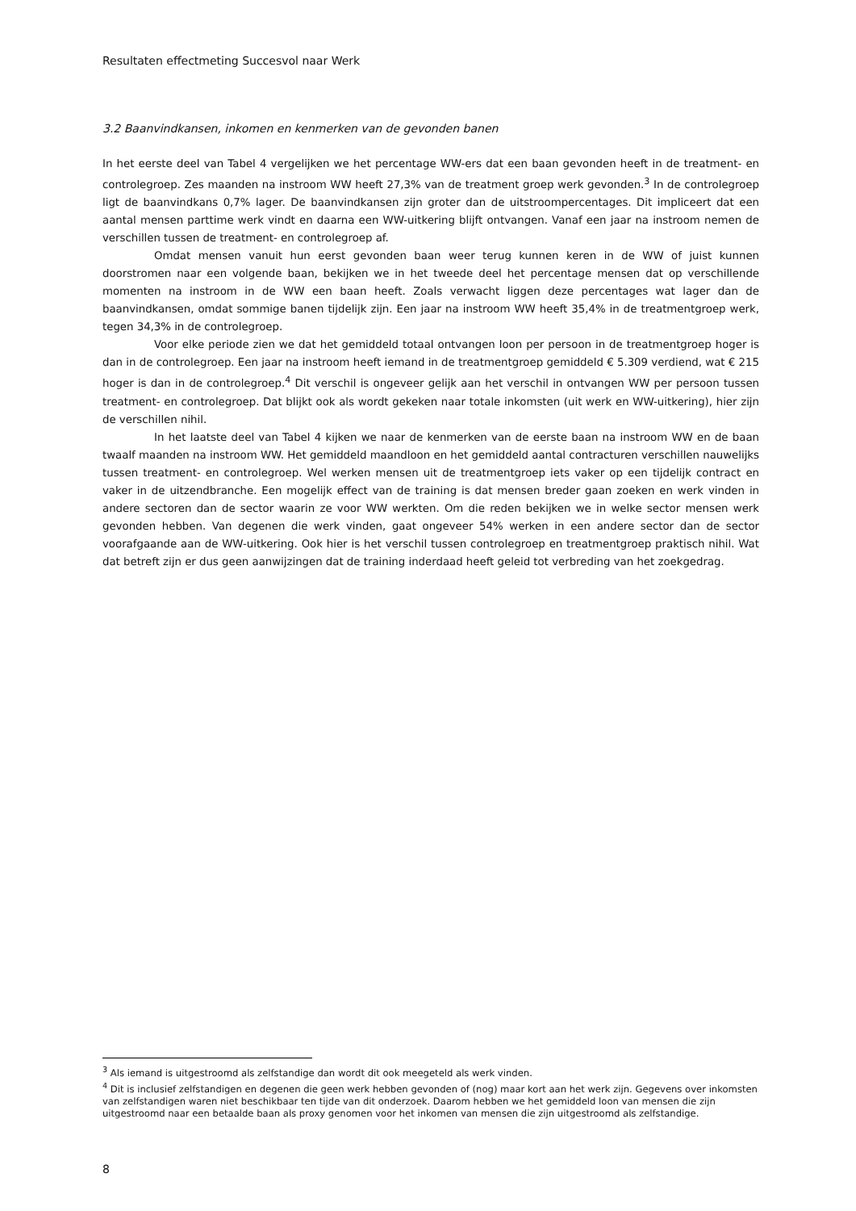Resultaten effectmeting Succesvol naar Werk
3.2 Baanvindkansen, inkomen en kenmerken van de gevonden banen
In het eerste deel van Tabel 4 vergelijken we het percentage WW-ers dat een baan gevonden heeft in de treatment- en controlegroep. Zes maanden na instroom WW heeft 27,3% van de treatment groep werk gevonden.<sup>3</sup> In de controlegroep ligt de baanvindkans 0,7% lager. De baanvindkansen zijn groter dan de uitstroompercentages. Dit impliceert dat een aantal mensen parttime werk vindt en daarna een WW-uitkering blijft ontvangen. Vanaf een jaar na instroom nemen de verschillen tussen de treatment- en controlegroep af.
Omdat mensen vanuit hun eerst gevonden baan weer terug kunnen keren in de WW of juist kunnen doorstromen naar een volgende baan, bekijken we in het tweede deel het percentage mensen dat op verschillende momenten na instroom in de WW een baan heeft. Zoals verwacht liggen deze percentages wat lager dan de baanvindkansen, omdat sommige banen tijdelijk zijn. Een jaar na instroom WW heeft 35,4% in de treatmentgroep werk, tegen 34,3% in de controlegroep.
Voor elke periode zien we dat het gemiddeld totaal ontvangen loon per persoon in de treatmentgroep hoger is dan in de controlegroep. Een jaar na instroom heeft iemand in de treatmentgroep gemiddeld € 5.309 verdiend, wat € 215 hoger is dan in de controlegroep.<sup>4</sup> Dit verschil is ongeveer gelijk aan het verschil in ontvangen WW per persoon tussen treatment- en controlegroep. Dat blijkt ook als wordt gekeken naar totale inkomsten (uit werk en WW-uitkering), hier zijn de verschillen nihil.
In het laatste deel van Tabel 4 kijken we naar de kenmerken van de eerste baan na instroom WW en de baan twaalf maanden na instroom WW. Het gemiddeld maandloon en het gemiddeld aantal contracturen verschillen nauwelijks tussen treatment- en controlegroep. Wel werken mensen uit de treatmentgroep iets vaker op een tijdelijk contract en vaker in de uitzendbranche. Een mogelijk effect van de training is dat mensen breder gaan zoeken en werk vinden in andere sectoren dan de sector waarin ze voor WW werkten. Om die reden bekijken we in welke sector mensen werk gevonden hebben. Van degenen die werk vinden, gaat ongeveer 54% werken in een andere sector dan de sector voorafgaande aan de WW-uitkering. Ook hier is het verschil tussen controlegroep en treatmentgroep praktisch nihil. Wat dat betreft zijn er dus geen aanwijzingen dat de training inderdaad heeft geleid tot verbreding van het zoekgedrag.
<sup>3</sup> Als iemand is uitgestroomd als zelfstandige dan wordt dit ook meegeteld als werk vinden.
<sup>4</sup> Dit is inclusief zelfstandigen en degenen die geen werk hebben gevonden of (nog) maar kort aan het werk zijn. Gegevens over inkomsten van zelfstandigen waren niet beschikbaar ten tijde van dit onderzoek. Daarom hebben we het gemiddeld loon van mensen die zijn uitgestroomd naar een betaalde baan als proxy genomen voor het inkomen van mensen die zijn uitgestroomd als zelfstandige.
8